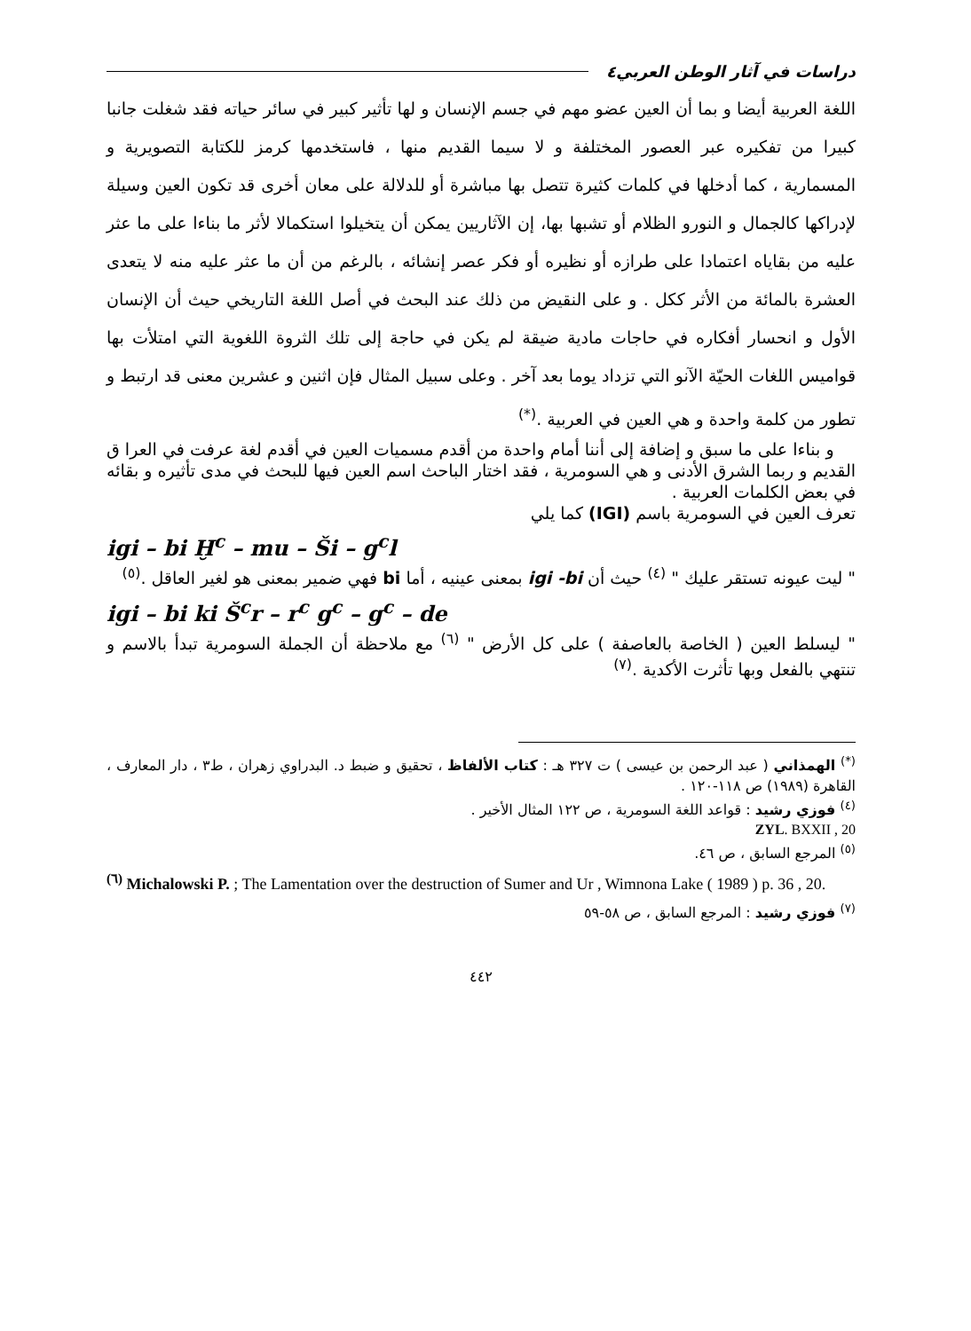دراسات في آثار الوطن العربي٤
اللغة العربية أيضا و بما أن العين عضو مهم في جسم الإنسان و لها تأثير كبير في سائر حياته فقد شغلت جانبا كبيرا من تفكيره عبر العصور المختلفة و لا سيما القديم منها ، فاستخدمها كرمز للكتابة التصويرية و المسمارية ، كما أدخلها في كلمات كثيرة تتصل بها مباشرة أو للدلالة على معان أخرى قد تكون العين وسيلة لإدراكها كالجمال و النورو الظلام أو تشبها بها، إن الآثاريين يمكن أن يتخيلوا استكمالا لأثر ما بناءا على ما عثر عليه من بقاياه اعتمادا على طرازه أو نظيره أو فكر عصر إنشائه ، بالرغم من أن ما عثر عليه منه لا يتعدى العشرة بالمائة من الأثر ككل . و على النقيض من ذلك عند البحث في أصل اللغة التاريخي حيث أن الإنسان الأول و انحسار أفكاره في حاجات مادية ضيقة لم يكن في حاجة إلى تلك الثروة اللغوية التي امتلأت بها قواميس اللغات الحيّة الآنو التي تزداد يوما بعد آخر . وعلى سبيل المثال فإن اثنين و عشرين معنى قد ارتبط و تطور من كلمة واحدة و هي العين في العربية .<sup>(*)</sup>
و بناءا على ما سبق و إضافة إلى أننا أمام واحدة من أقدم مسميات العين في أقدم لغة عرفت في العرا ق القديم و ربما الشرق الأدنى و هي السومرية ، فقد اختار الباحث اسم العين فيها للبحث في مدى تأثيره و بقائه في بعض الكلمات العربية .
تعرف العين في السومرية باسم (IGI) كما يلي
igi – bi Ḫ<sup>c</sup> – mu – Ši – g<sup>c</sup>l
" ليت عيونه تستقر عليك " <sup>(٤)</sup> حيث أن igi -bi بمعنى عينيه ، أما bi فهي ضمير بمعنى هو لغير العاقل .<sup>(٥)</sup>
igi – bi ki Š<sup>c</sup>r – r<sup>c</sup> g<sup>c</sup> – g<sup>c</sup> – de
" ليسلط العين ( الخاصة بالعاصفة ) على كل الأرض " <sup>(٦)</sup> مع ملاحظة أن الجملة السومرية تبدأ بالاسم و تنتهي بالفعل وبها تأثرت الأكدية .<sup>(٧)</sup>
<sup>(*)</sup> الهمذاني ( عبد الرحمن بن عيسى ) ت ٣٢٧ هـ : كتاب الألفاظ ، تحقيق و ضبط د. البدراوي زهران ، ط٣ ، دار المعارف ، القاهرة (١٩٨٩) ص ١١٨-١٢٠ .
<sup>(٤)</sup> فوزي رشيد : قواعد اللغة السومرية ، ص ١٢٢ المثال الأخير .
ZYL. BXXII , 20
<sup>(٥)</sup> المرجع السابق ، ص ٤٦.
<sup>(٦)</sup> Michalowski P. ; The Lamentation over the destruction of Sumer and Ur , Wimnona Lake ( 1989 ) p. 36 , 20.
<sup>(٧)</sup> فوزي رشيد : المرجع السابق ، ص ٥٨-٥٩
٤٤٢